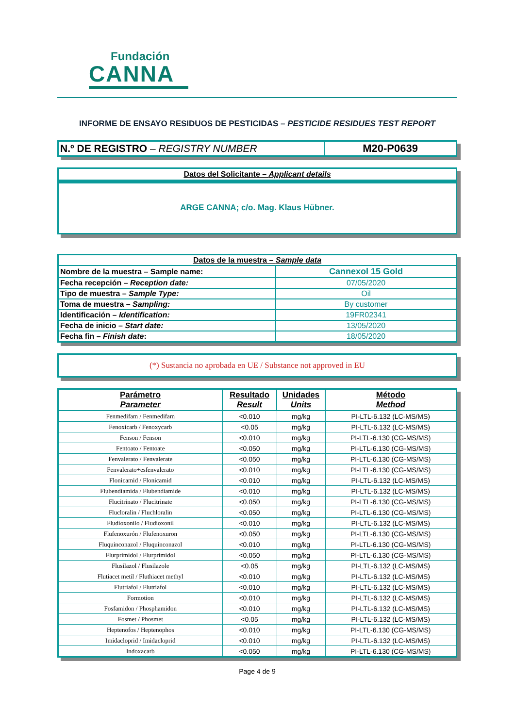Fundación
CANNA
INFORME DE ENSAYO RESIDUOS DE PESTICIDAS – PESTICIDE RESIDUES TEST REPORT
| N.º DE REGISTRO – REGISTRY NUMBER | M20-P0639 |
Datos del Solicitante – Applicant details
ARGE CANNA; c/o. Mag. Klaus Hübner.
| Datos de la muestra – Sample data | |
| --- | --- |
| Nombre de la muestra – Sample name: | Cannexol 15 Gold |
| Fecha recepción – Reception date: | 07/05/2020 |
| Tipo de muestra – Sample Type: | Oil |
| Toma de muestra – Sampling: | By customer |
| Identificación – Identification: | 19FR02341 |
| Fecha de inicio – Start date: | 13/05/2020 |
| Fecha fin – Finish date : | 18/05/2020 |
(*) Sustancia no aprobada en UE / Substance not approved in EU
| Parámetro Parameter | Resultado Result | Unidades Units | Método Method |
| --- | --- | --- | --- |
| Fenmedifam / Fenmedifam | <0.010 | mg/kg | PI-LTL-6.132 (LC-MS/MS) |
| Fenoxicarb / Fenoxycarb | <0.05 | mg/kg | PI-LTL-6.132 (LC-MS/MS) |
| Fenson / Fenson | <0.010 | mg/kg | PI-LTL-6.130 (CG-MS/MS) |
| Fentoato / Fentoate | <0.050 | mg/kg | PI-LTL-6.130 (CG-MS/MS) |
| Fenvalerato / Fenvalerate | <0.050 | mg/kg | PI-LTL-6.130 (CG-MS/MS) |
| Fenvalerato+esfenvalerato | <0.010 | mg/kg | PI-LTL-6.130 (CG-MS/MS) |
| Flonicamid / Flonicamid | <0.010 | mg/kg | PI-LTL-6.132 (LC-MS/MS) |
| Flubendiamida / Flubendiamide | <0.010 | mg/kg | PI-LTL-6.132 (LC-MS/MS) |
| Flucitrinato / Flucitrinate | <0.050 | mg/kg | PI-LTL-6.130 (CG-MS/MS) |
| Flucloralin / Fluchloralin | <0.050 | mg/kg | PI-LTL-6.130 (CG-MS/MS) |
| Fludioxonilo / Fludioxonil | <0.010 | mg/kg | PI-LTL-6.132 (LC-MS/MS) |
| Flufenoxurón / Flufenoxuron | <0.050 | mg/kg | PI-LTL-6.130 (CG-MS/MS) |
| Fluquinconazol / Fluquinconazol | <0.010 | mg/kg | PI-LTL-6.130 (CG-MS/MS) |
| Flurprimidol / Flurprimidol | <0.050 | mg/kg | PI-LTL-6.130 (CG-MS/MS) |
| Flusilazol / Flusilazole | <0.05 | mg/kg | PI-LTL-6.132 (LC-MS/MS) |
| Flutiacet metil / Fluthiacet methyl | <0.010 | mg/kg | PI-LTL-6.132 (LC-MS/MS) |
| Flutriafol / Flutriafol | <0.010 | mg/kg | PI-LTL-6.132 (LC-MS/MS) |
| Formotion | <0.010 | mg/kg | PI-LTL-6.132 (LC-MS/MS) |
| Fosfamidon / Phosphamidon | <0.010 | mg/kg | PI-LTL-6.132 (LC-MS/MS) |
| Fosmet / Phosmet | <0.05 | mg/kg | PI-LTL-6.132 (LC-MS/MS) |
| Heptenofos / Heptenophos | <0.010 | mg/kg | PI-LTL-6.130 (CG-MS/MS) |
| Imidacloprid / Imidacloprid | <0.010 | mg/kg | PI-LTL-6.132 (LC-MS/MS) |
| Indoxacarb | <0.050 | mg/kg | PI-LTL-6.130 (CG-MS/MS) |
Page 4 de 9